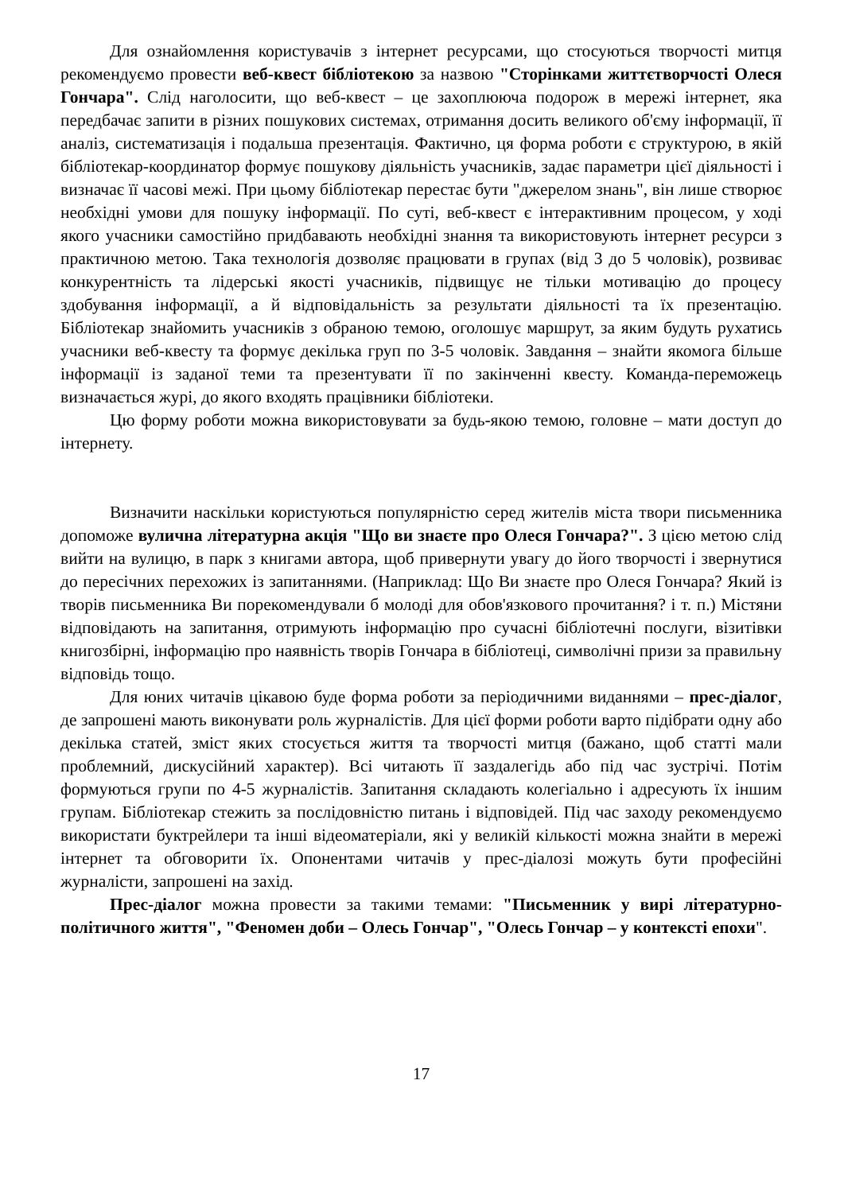Для ознайомлення користувачів з інтернет ресурсами, що стосуються творчості митця рекомендуємо провести веб-квест бібліотекою за назвою "Сторінками життєтворчості Олеся Гончара". Слід наголосити, що веб-квест – це захоплююча подорож в мережі інтернет, яка передбачає запити в різних пошукових системах, отримання досить великого об'єму інформації, її аналіз, систематизація і подальша презентація. Фактично, ця форма роботи є структурою, в якій бібліотекар-координатор формує пошукову діяльність учасників, задає параметри цієї діяльності і визначає її часові межі. При цьому бібліотекар перестає бути "джерелом знань", він лише створює необхідні умови для пошуку інформації. По суті, веб-квест є інтерактивним процесом, у ході якого учасники самостійно придбавають необхідні знання та використовують інтернет ресурси з практичною метою. Така технологія дозволяє працювати в групах (від 3 до 5 чоловік), розвиває конкурентність та лідерські якості учасників, підвищує не тільки мотивацію до процесу здобування інформації, а й відповідальність за результати діяльності та їх презентацію. Бібліотекар знайомить учасників з обраною темою, оголошує маршрут, за яким будуть рухатись учасники веб-квесту та формує декілька груп по 3-5 чоловік. Завдання – знайти якомога більше інформації із заданої теми та презентувати її по закінченні квесту. Команда-переможець визначається журі, до якого входять працівники бібліотеки.
Цю форму роботи можна використовувати за будь-якою темою, головне – мати доступ до інтернету.
Визначити наскільки користуються популярністю серед жителів міста твори письменника допоможе вулична літературна акція "Що ви знаєте про Олеся Гончара?". З цією метою слід вийти на вулицю, в парк з книгами автора, щоб привернути увагу до його творчості і звернутися до пересічних перехожих із запитаннями. (Наприклад: Що Ви знаєте про Олеся Гончара? Який із творів письменника Ви порекомендували б молоді для обов'язкового прочитання? і т. п.) Містяни відповідають на запитання, отримують інформацію про сучасні бібліотечні послуги, візитівки книгозбірні, інформацію про наявність творів Гончара в бібліотеці, символічні призи за правильну відповідь тощо.
Для юних читачів цікавою буде форма роботи за періодичними виданнями – прес-діалог, де запрошені мають виконувати роль журналістів. Для цієї форми роботи варто підібрати одну або декілька статей, зміст яких стосується життя та творчості митця (бажано, щоб статті мали проблемний, дискусійний характер). Всі читають її заздалегідь або під час зустрічі. Потім формуються групи по 4-5 журналістів. Запитання складають колегіально і адресують їх іншим групам. Бібліотекар стежить за послідовністю питань і відповідей. Під час заходу рекомендуємо використати буктрейлери та інші відеоматеріали, які у великій кількості можна знайти в мережі інтернет та обговорити їх. Опонентами читачів у прес-діалозі можуть бути професійні журналісти, запрошені на захід.
Прес-діалог можна провести за такими темами: "Письменник у вирі літературно-політичного життя", "Феномен доби – Олесь Гончар", "Олесь Гончар – у контексті епохи".
17